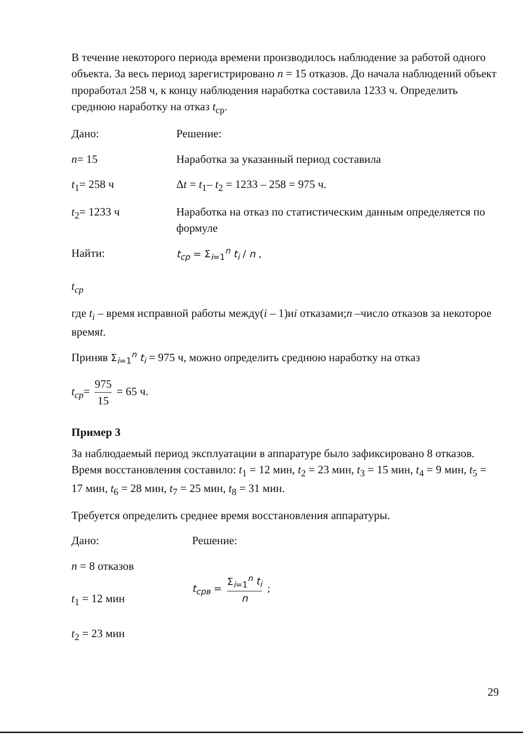В течение некоторого периода времени производилось наблюдение за работой одного объекта. За весь период зарегистрировано n = 15 отказов. До начала наблюдений объект проработал 258 ч, к концу наблюдения наработка составила 1233 ч. Определить среднюю наработку на отказ t<sub>ср</sub>.
Дано: Решение:
n= 15 Наработка за указанный период составила
t<sub>1</sub>= 258 ч Δt = t<sub>1</sub>– t<sub>2</sub> = 1233 – 258 = 975 ч.
t<sub>2</sub>= 1233 ч Наработка на отказ по статистическим данным определяется по формуле
Найти:
t<sub>ср</sub>
t<sub>ср</sub> = Σ<sub>i=1</sub><sup>n</sup> t<sub>i</sub> / n ,
где t<sub>i</sub> – время исправной работы между(i – 1)иi отказами;n –число отказов за некоторое времяt.
Приняв Σ<sub>i=1</sub><sup>n</sup> t<sub>i</sub> = 975 ч, можно определить среднюю наработку на отказ
t<sub>ср</sub>= 975 15 = 65 ч.
Пример 3
За наблюдаемый период эксплуатации в аппаратуре было зафиксировано 8 отказов. Время восстановления составило: t<sub>1</sub> = 12 мин, t<sub>2</sub> = 23 мин, t<sub>3</sub> = 15 мин, t<sub>4</sub> = 9 мин, t<sub>5</sub> = 17 мин, t<sub>6</sub> = 28 мин, t<sub>7</sub> = 25 мин, t<sub>8</sub> = 31 мин.
Требуется определить среднее время восстановления аппаратуры.
Дано: Решение:
n = 8 отказов
t<sub>1</sub> = 12 мин
t<sub>2</sub> = 23 мин
t<sub>срв</sub> = Σ<sub>i=1</sub><sup>n</sup> t<sub>i</sub> n ;
29